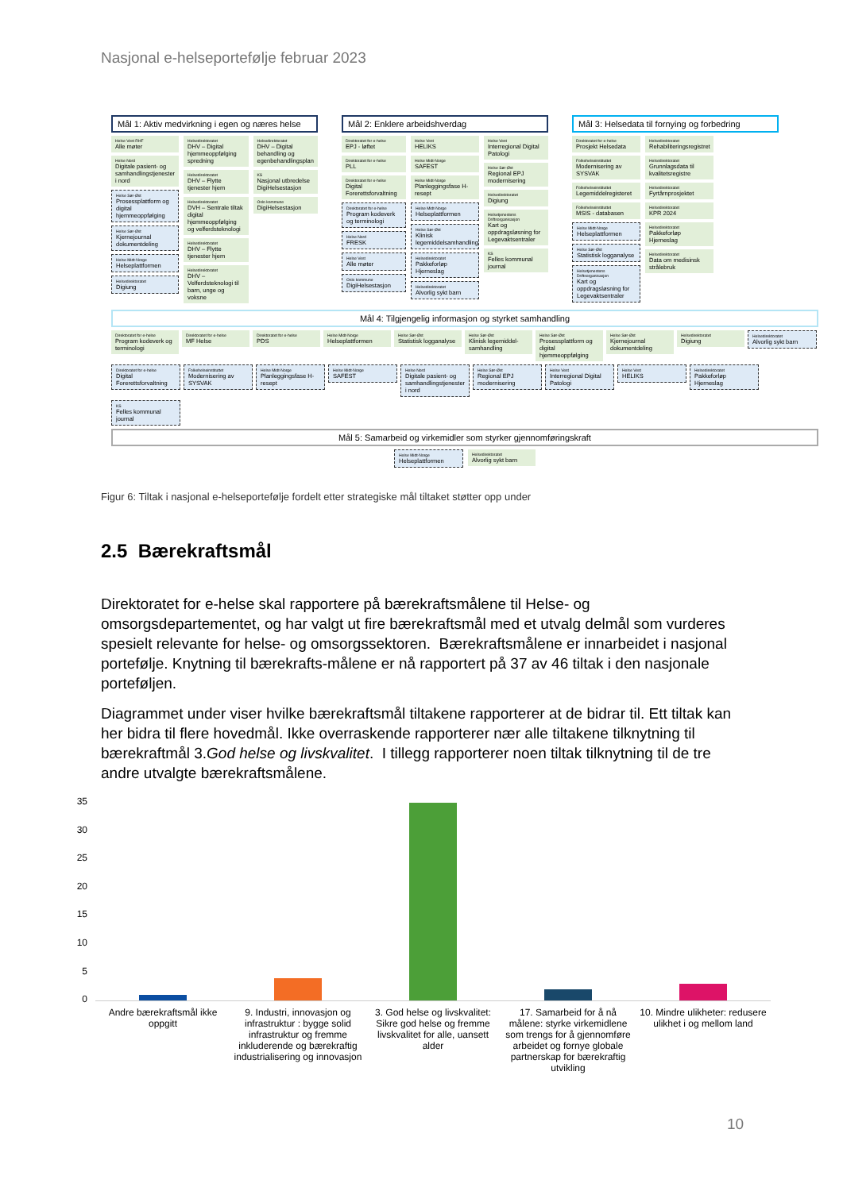Nasjonal e-helseportefølje februar 2023
Mål 1: Aktiv medvirkning i egen og næres helse
Helse Vest RHF
Alle møter
Helse Nord
Digitale pasient- og samhandlingstjenester i nord
Helse Sør-Øst
Prosessplattform og digital hjemmeoppfølging
Helse Sør-Øst
Kjernejournal dokumentdeling
Helse Midt-Norge
Helseplattformen
Helsedirektoratet
Digiung
Helsedirektoratet
DHV – Digital hjemmeoppfølging spredning
Helsedirektoratet
DHV – Flytte tjenester hjem
Helsedirektoratet
DVH – Sentrale tiltak digital hjemmeoppfølging og velferdsteknologi
Helsedirektoratet
DHV – Flytte tjenester hjem
Helsedirektoratet
DHV – Velferdsteknologi til barn, unge og voksne
Helsedirektoratet
DHV – Digital behandling og egenbehandlingsplan
KS
Nasjonal utbredelse DigiHelsestasjon
Oslo kommune
DigiHelsestasjon
Mål 2: Enklere arbeidshverdag
Direktoratet for e-helse
EPJ - løftet
Direktoratet for e-helse
PLL
Direktoratet for e-helse
Digital Forerettsforvaltning
Direktoratet for e-helse
Program kodeverk og terminologi
Helse Nord
FRESK
Helse Vest
Alle møter
Oslo kommune
DigiHelsestasjon
Helse Vest
HELIKS
Helse Midt-Norge
SAFEST
Helse Midt-Norge
Planleggingsfase H-resept
Helse Midt-Norge
Helseplattformen
Helse Sør-Øst
Klinisk legemiddelsamhandling
Helsedirektoratet
Pakkeforløp Hjerneslag
Helsedirektoratet
Alvorlig sykt barn
Helse Vest
Interregional Digital Patologi
Helse Sør-Øst
Regional EPJ modernisering
Helsedirektoratet
Digiung
Helsetjenestens Driftsorganisasjon
Kart og oppdragsløsning for Legevaktsentraler
KS
Felles kommunal journal
Mål 3: Helsedata til fornying og forbedring
Direktoratet for e-helse
Prosjekt Helsedata
Folkehelseinstituttet
Modernisering av SYSVAK
Folkehelseinstituttet
Legemiddelregisteret
Folkehelseinstituttet
MSIS - databasen
Helse Midt-Norge
Helseplattformen
Helse Sør-Øst
Statistisk logganalyse
Helsetjenestens Driftsorganisasjon
Kart og oppdragsløsning for Legevaktsentraler
Helsedirektoratet
Rehabiliteringsregistret
Helsedirektoratet
Grunnlagsdata til kvalitetsregistre
Helsedirektoratet
Fyrtårnprosjektet
Helsedirektoratet
KPR 2024
Helsedirektoratet
Pakkeforløp Hjerneslag
Helsedirektoratet
Data om medisinsk strålebruk
Mål 4: Tilgjengelig informasjon og styrket samhandling
Direktoratet for e-helse
Program kodeverk og terminologi
Direktoratet for e-helse
MF Helse
Direktoratet for e-helse
PDS
Helse Midt-Norge
Helseplattformen
Helse Sør-Øst
Statistisk logganalyse
Helse Sør-Øst
Klinisk legemiddel-samhandling
Helse Sør-Øst
Prosessplattform og digital hjemmeoppfølging
Helse Sør-Øst
Kjernejournal dokumentdeling
Helsedirektoratet
Digiung
Helsedirektoratet
Alvorlig sykt barn
Direktoratet for e-helse
Digital Forerettsforvaltning
Folkehelseinstituttet
Modernisering av SYSVAK
Helse Midt-Norge
Planleggingsfase H-resept
Helse Midt-Norge
SAFEST
Helse Nord
Digitale pasient- og samhandlingstjenester i nord
Helse Sør-Øst
Regional EPJ modernisering
Helse Vest
Interregional Digital Patologi
Helse Vest
HELIKS
Helsedirektoratet
Pakkeforløp Hjerneslag
KS
Felles kommunal journal
Mål 5: Samarbeid og virkemidler som styrker gjennomføringskraft
Helse Midt-Norge
Helseplattformen
Helsedirektoratet
Alvorlig sykt barn
Figur 6: Tiltak i nasjonal e-helseportefølje fordelt etter strategiske mål tiltaket støtter opp under
2.5 Bærekraftsmål
Direktoratet for e-helse skal rapportere på bærekraftsmålene til Helse- og omsorgsdepartementet, og har valgt ut fire bærekraftsmål med et utvalg delmål som vurderes spesielt relevante for helse- og omsorgssektoren. Bærekraftsmålene er innarbeidet i nasjonal portefølje. Knytning til bærekrafts-målene er nå rapportert på 37 av 46 tiltak i den nasjonale porteføljen.
Diagrammet under viser hvilke bærekraftsmål tiltakene rapporterer at de bidrar til. Ett tiltak kan her bidra til flere hovedmål. Ikke overraskende rapporterer nær alle tiltakene tilknytning til bærekraftmål 3.God helse og livskvalitet. I tillegg rapporterer noen tiltak tilknytning til de tre andre utvalgte bærekraftsmålene.
35
30
25
20
15
10
5
0
Andre bærekraftsmål ikke oppgitt
9. Industri, innovasjon og infrastruktur : bygge solid infrastruktur og fremme inkluderende og bærekraftig industrialisering og innovasjon
3. God helse og livskvalitet: Sikre god helse og fremme livskvalitet for alle, uansett alder
17. Samarbeid for å nå målene: styrke virkemidlene som trengs for å gjennomføre arbeidet og fornye globale partnerskap for bærekraftig utvikling
10. Mindre ulikheter: redusere ulikhet i og mellom land
10